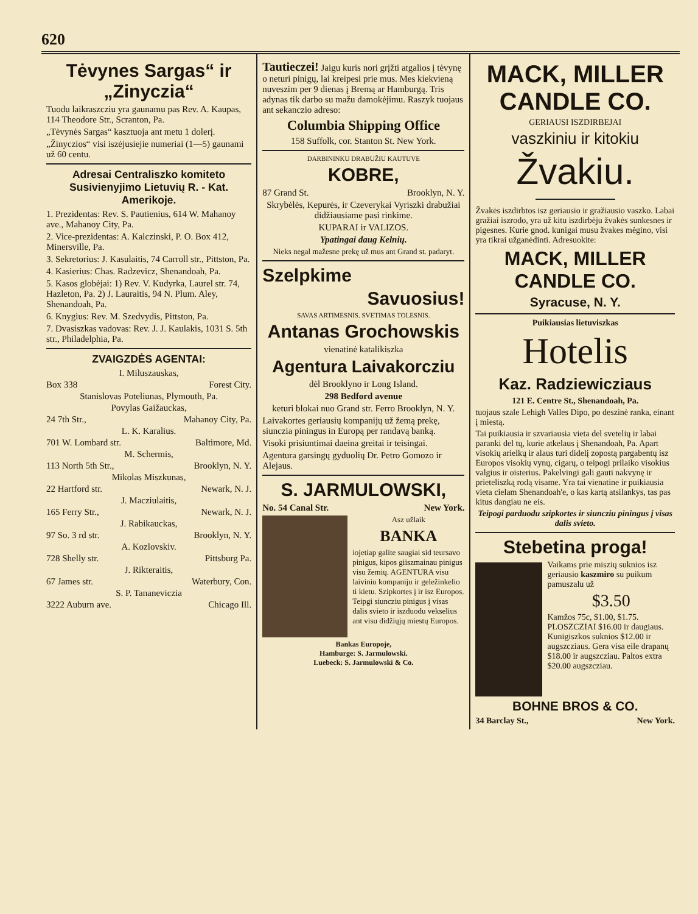620
Tėvynes Sargas“ ir „Zinyczia“
Tuodu laikraszcziu yra gaunamu pas Rev. A. Kaupas, 114 Theodore Str., Scranton, Pa.
„Tėvynės Sargas“ kasztuoja ant metu 1 dolerį.
„Žinyczios“ visi iszėjusiejie numeriai (1—5) gaunami už 60 centu.
Adresai Centraliszko komiteto Susivienyjimo Lietuvių R. - Kat. Amerikoje.
1. Prezidentas: Rev. S. Pautienius, 614 W. Mahanoy ave., Mahanoy City, Pa.
2. Vice-prezidentas: A. Kalczinski, P. O. Box 412, Minersville, Pa.
3. Sekretorius: J. Kasulaitis, 74 Carroll str., Pittston, Pa.
4. Kasierius: Chas. Radzevicz, Shenandoah, Pa.
5. Kasos globėjai: 1) Rev. V. Kudyrka, Laurel str. 74, Hazleton, Pa. 2) J. Lauraitis, 94 N. Plum. Aley, Shenandoah, Pa.
6. Knygius: Rev. M. Szedvydis, Pittston, Pa.
7. Dvasiszkas vadovas: Rev. J. J. Kaulakis, 1031 S. 5th str., Philadelphia, Pa.
ZVAIGZDĖS AGENTAI:
I. Miluszauskas,
Box 338 Forest City.
Stanislovas Poteliunas, Plymouth, Pa.
Povylas Gaižauckas,
24 7th Str., Mahanoy City, Pa.
L. K. Karalius.
701 W. Lombard str. Baltimore, Md.
M. Schermis,
113 North 5th Str., Brooklyn, N. Y.
Mikolas Miszkunas,
22 Hartford str. Newark, N. J.
J. Macziulaitis,
165 Ferry Str., Newark, N. J.
J. Rabikauckas,
97 So. 3 rd str. Brooklyn, N. Y.
A. Kozlovskiv.
728 Shelly str. Pittsburg Pa.
J. Rikteraitis,
67 James str. Waterbury, Con.
S. P. Tananeviczia
3222 Auburn ave. Chicago Ill.
Tautieczei! Jaigu kuris nori grįžti atgalios į tėvynę o neturi pinigų, lai kreipesi prie mus. Mes kiekvieną nuveszim per 9 dienas į Bremą ar Hamburgą. Tris adynas tik darbo su mažu damokėjimu. Raszyk tuojaus ant sekanczio adreso:
Columbia Shipping Office
158 Suffolk, cor. Stanton St. New York.
DARBININKU DRABUŽIU KAUTUVE
KOBRE,
87 Grand St. Brooklyn, N. Y.
Skrybėlės, Kepurės, ir Czeverykai Vyriszki drabužiai didžiausiame pasi rinkime.
KUPARAI ir VALIZOS.
Ypatingai daug Kelnių.
Nieks negal mažesne prekę už mus ant Grand st. padaryt.
Szelpkime
Savuosius!
SAVAS ARTIMESNIS. SVETIMAS TOLESNIS.
Antanas Grochowskis
vienatinė katalikiszka
Agentura Laivakorcziu
dėl Brooklyno ir Long Island.
298 Bedford avenue
keturi blokai nuo Grand str. Ferro Brooklyn, N. Y.
Laivakortes geriausių kompanijų už žemą prekę, siunczia piningus in Europą per randavą banką.
Visoki prisiuntimai daeina greitai ir teisingai.
Agentura garsingų gyduolių Dr. Petro Gomozo ir Alejaus.
S. JARMULOWSKI,
No. 54 Canal Str. New York.
Asz užlaik
BANKA
iojetiap galite saugiai sid teursavo pinigus, kipos giiszmainau pinigus visu žemių. AGENTURA visu laiviniu kompaniju ir geležinkelio ti kietu. Szipkortes į ir isz Europos. Teipgi siuncziu pinigus į visas dalis svieto ir iszduodu vekselius ant visu didžiųjų miestų Europos.
Bankas Europoje,
Hamburge: S. Jarmulowski.
Luebeck: S. Jarmulowski & Co.
MACK, MILLER CANDLE CO.
GERIAUSI ISZDIRBEJAI
vaszkiniu ir kitokiu
Žvakiu.
Žvakės iszdirbtos isz geriausio ir gražiausio vaszko. Labai gražiai iszrodo, yra už kitu iszdirbėju žvakės sunkesnes ir pigesnes. Kurie gnod. kunigai musu žvakes mėgino, visi yra tikrai užganėdinti. Adresuokite:
MACK, MILLER CANDLE CO.
Syracuse, N. Y.
Puikiausias lietuviszkas
Hotelis
Kaz. Radziewicziaus
121 E. Centre St., Shenandoah, Pa.
tuojaus szale Lehigh Valles Dipo, po deszinė rankа, einant į miestą.
Tai puikiausia ir szvariausia vieta del svetelių ir labai paranki del tų, kurie atkelaus į Shenandoah, Pa. Apart visokių arielkų ir alaus turi didelį zopostą pargabentų isz Europos visokių vynų, cigarų, o teipogi prilaiko visokius valgius ir oisterius. Pakelvingi gali gauti nakvynę ir prieteliszką rodą visame. Yra tai vienatine ir puikiausia vieta cielam Shenandoah'e, o kas kartą atsilankys, tas pas kitus dangiau ne eis.
Teipogi parduodu szipkortes ir siuncziu piningus į visas dalis svieto.
Stebetina proga!
Vaikams prie miszių suknios isz geriausio kaszmiro su puikum pamuszalu už
$3.50
Kamžos 75c, $1.00, $1.75. PLOSZCZIAI $16.00 ir daugiaus. Kunigiszkos suknios $12.00 ir augszcziaus. Gera visa eile drapanų $18.00 ir augszcziau. Paltos extra $20.00 augszcziau.
BOHNE BROS & CO.
34 Barclay St., New York.